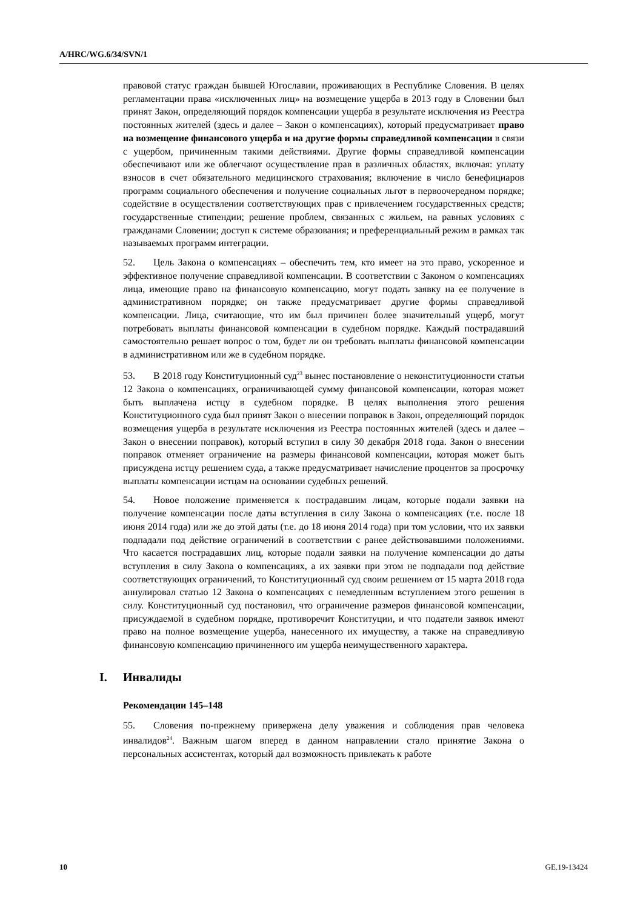A/HRC/WG.6/34/SVN/1
правовой статус граждан бывшей Югославии, проживающих в Республике Словения. В целях регламентации права «исключенных лиц» на возмещение ущерба в 2013 году в Словении был принят Закон, определяющий порядок компенсации ущерба в результате исключения из Реестра постоянных жителей (здесь и далее – Закон о компенсациях), который предусматривает право на возмещение финансового ущерба и на другие формы справедливой компенсации в связи с ущербом, причиненным такими действиями. Другие формы справедливой компенсации обеспечивают или же облегчают осуществление прав в различных областях, включая: уплату взносов в счет обязательного медицинского страхования; включение в число бенефициаров программ социального обеспечения и получение социальных льгот в первоочередном порядке; содействие в осуществлении соответствующих прав с привлечением государственных средств; государственные стипендии; решение проблем, связанных с жильем, на равных условиях с гражданами Словении; доступ к системе образования; и преференциальный режим в рамках так называемых программ интеграции.
52. Цель Закона о компенсациях – обеспечить тем, кто имеет на это право, ускоренное и эффективное получение справедливой компенсации. В соответствии с Законом о компенсациях лица, имеющие право на финансовую компенсацию, могут подать заявку на ее получение в административном порядке; он также предусматривает другие формы справедливой компенсации. Лица, считающие, что им был причинен более значительный ущерб, могут потребовать выплаты финансовой компенсации в судебном порядке. Каждый пострадавший самостоятельно решает вопрос о том, будет ли он требовать выплаты финансовой компенсации в административном или же в судебном порядке.
53. В 2018 году Конституционный суд<sup>23</sup> вынес постановление о неконституционности статьи 12 Закона о компенсациях, ограничивающей сумму финансовой компенсации, которая может быть выплачена истцу в судебном порядке. В целях выполнения этого решения Конституционного суда был принят Закон о внесении поправок в Закон, определяющий порядок возмещения ущерба в результате исключения из Реестра постоянных жителей (здесь и далее – Закон о внесении поправок), который вступил в силу 30 декабря 2018 года. Закон о внесении поправок отменяет ограничение на размеры финансовой компенсации, которая может быть присуждена истцу решением суда, а также предусматривает начисление процентов за просрочку выплаты компенсации истцам на основании судебных решений.
54. Новое положение применяется к пострадавшим лицам, которые подали заявки на получение компенсации после даты вступления в силу Закона о компенсациях (т.е. после 18 июня 2014 года) или же до этой даты (т.е. до 18 июня 2014 года) при том условии, что их заявки подпадали под действие ограничений в соответствии с ранее действовавшими положениями. Что касается пострадавших лиц, которые подали заявки на получение компенсации до даты вступления в силу Закона о компенсациях, а их заявки при этом не подпадали под действие соответствующих ограничений, то Конституционный суд своим решением от 15 марта 2018 года аннулировал статью 12 Закона о компенсациях с немедленным вступлением этого решения в силу. Конституционный суд постановил, что ограничение размеров финансовой компенсации, присуждаемой в судебном порядке, противоречит Конституции, и что податели заявок имеют право на полное возмещение ущерба, нанесенного их имуществу, а также на справедливую финансовую компенсацию причиненного им ущерба неимущественного характера.
I. Инвалиды
Рекомендации 145–148
55. Словения по-прежнему привержена делу уважения и соблюдения прав человека инвалидов<sup>24</sup>. Важным шагом вперед в данном направлении стало принятие Закона о персональных ассистентах, который дал возможность привлекать к работе
10 GE.19-13424